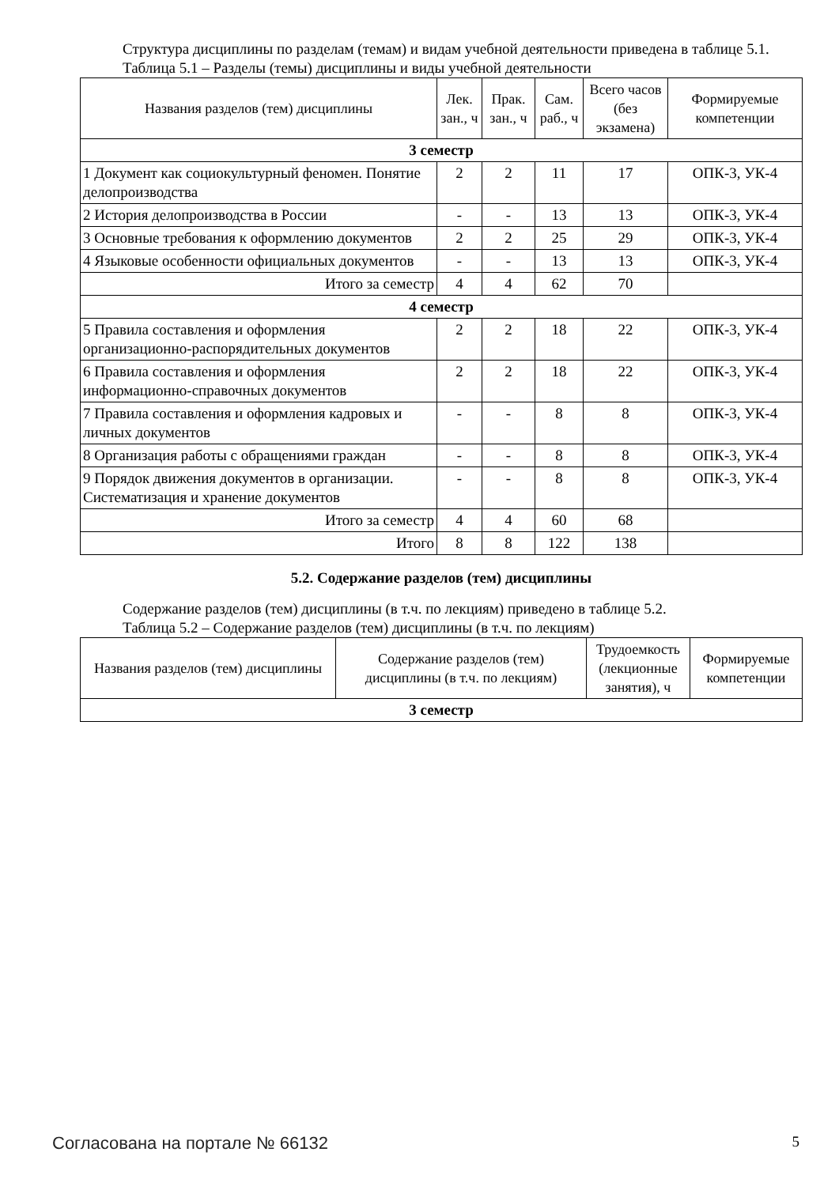Структура дисциплины по разделам (темам) и видам учебной деятельности приведена в таблице 5.1.
Таблица 5.1 – Разделы (темы) дисциплины и виды учебной деятельности
| Названия разделов (тем) дисциплины | Лек. зан., ч | Прак. зан., ч | Сам. раб., ч | Всего часов (без экзамена) | Формируемые компетенции |
| --- | --- | --- | --- | --- | --- |
| 3 семестр | | | | | |
| 1 Документ как социокультурный феномен. Понятие делопроизводства | 2 | 2 | 11 | 17 | ОПК-3, УК-4 |
| 2 История делопроизводства в России | - | - | 13 | 13 | ОПК-3, УК-4 |
| 3 Основные требования к оформлению документов | 2 | 2 | 25 | 29 | ОПК-3, УК-4 |
| 4 Языковые особенности официальных документов | - | - | 13 | 13 | ОПК-3, УК-4 |
| Итого за семестр | 4 | 4 | 62 | 70 | |
| 4 семестр | | | | | |
| 5 Правила составления и оформления организационно-распорядительных документов | 2 | 2 | 18 | 22 | ОПК-3, УК-4 |
| 6 Правила составления и оформления информационно-справочных документов | 2 | 2 | 18 | 22 | ОПК-3, УК-4 |
| 7 Правила составления и оформления кадровых и личных документов | - | - | 8 | 8 | ОПК-3, УК-4 |
| 8 Организация работы с обращениями граждан | - | - | 8 | 8 | ОПК-3, УК-4 |
| 9 Порядок движения документов в организации. Систематизация и хранение документов | - | - | 8 | 8 | ОПК-3, УК-4 |
| Итого за семестр | 4 | 4 | 60 | 68 | |
| Итого | 8 | 8 | 122 | 138 | |
5.2. Содержание разделов (тем) дисциплины
Содержание разделов (тем) дисциплины (в т.ч. по лекциям) приведено в таблице 5.2.
Таблица 5.2 – Содержание разделов (тем) дисциплины (в т.ч. по лекциям)
| Названия разделов (тем) дисциплины | Содержание разделов (тем) дисциплины (в т.ч. по лекциям) | Трудоемкость (лекционные занятия), ч | Формируемые компетенции |
| --- | --- | --- | --- |
| 3 семестр | | | |
Согласована на портале № 66132 5